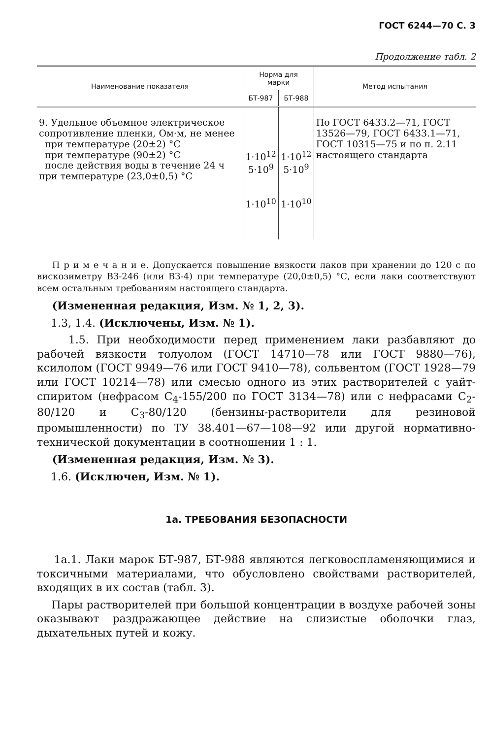ГОСТ 6244—70 С. 3
Продолжение табл. 2
| Наименование показателя | Норма для марки | | Метод испытания |
| --- | --- | --- | --- |
| | БТ-987 | БТ-988 | |
| 9. Удельное объемное электрическое сопротивление пленки, Ом·м, не менее при температуре (20±2) °С при температуре (90±2) °С после действия воды в течение 24 ч при температуре (23,0±0,5) °С | 1·10<sup>12</sup> 5·10<sup>9</sup> 1·10<sup>10</sup> | 1·10<sup>12</sup> 5·10<sup>9</sup> 1·10<sup>10</sup> | По ГОСТ 6433.2—71, ГОСТ 13526—79, ГОСТ 6433.1—71, ГОСТ 10315—75 и по п. 2.11 настоящего стандарта |
П р и м е ч а н и е. Допускается повышение вязкости лаков при хранении до 120 с по вискозиметру ВЗ-246 (или ВЗ-4) при температуре (20,0±0,5) °С, если лаки соответствуют всем остальным требованиям настоящего стандарта.
(Измененная редакция, Изм. № 1, 2, 3).
1.3, 1.4. (Исключены, Изм. № 1).
1.5. При необходимости перед применением лаки разбавляют до рабочей вязкости толуолом (ГОСТ 14710—78 или ГОСТ 9880—76), ксилолом (ГОСТ 9949—76 или ГОСТ 9410—78), сольвентом (ГОСТ 1928—79 или ГОСТ 10214—78) или смесью одного из этих растворителей с уайт-спиритом (нефрасом С<sub>4</sub>-155/200 по ГОСТ 3134—78) или с нефрасами С<sub>2</sub>-80/120 и С<sub>3</sub>-80/120 (бензины-растворители для резиновой промышленности) по ТУ 38.401—67—108—92 или другой нормативно-технической документации в соотношении 1 : 1.
(Измененная редакция, Изм. № 3).
1.6. (Исключен, Изм. № 1).
1а. ТРЕБОВАНИЯ БЕЗОПАСНОСТИ
1а.1. Лаки марок БТ-987, БТ-988 являются легковоспламеняющимися и токсичными материалами, что обусловлено свойствами растворителей, входящих в их состав (табл. 3).
Пары растворителей при большой концентрации в воздухе рабочей зоны оказывают раздражающее действие на слизистые оболочки глаз, дыхательных путей и кожу.